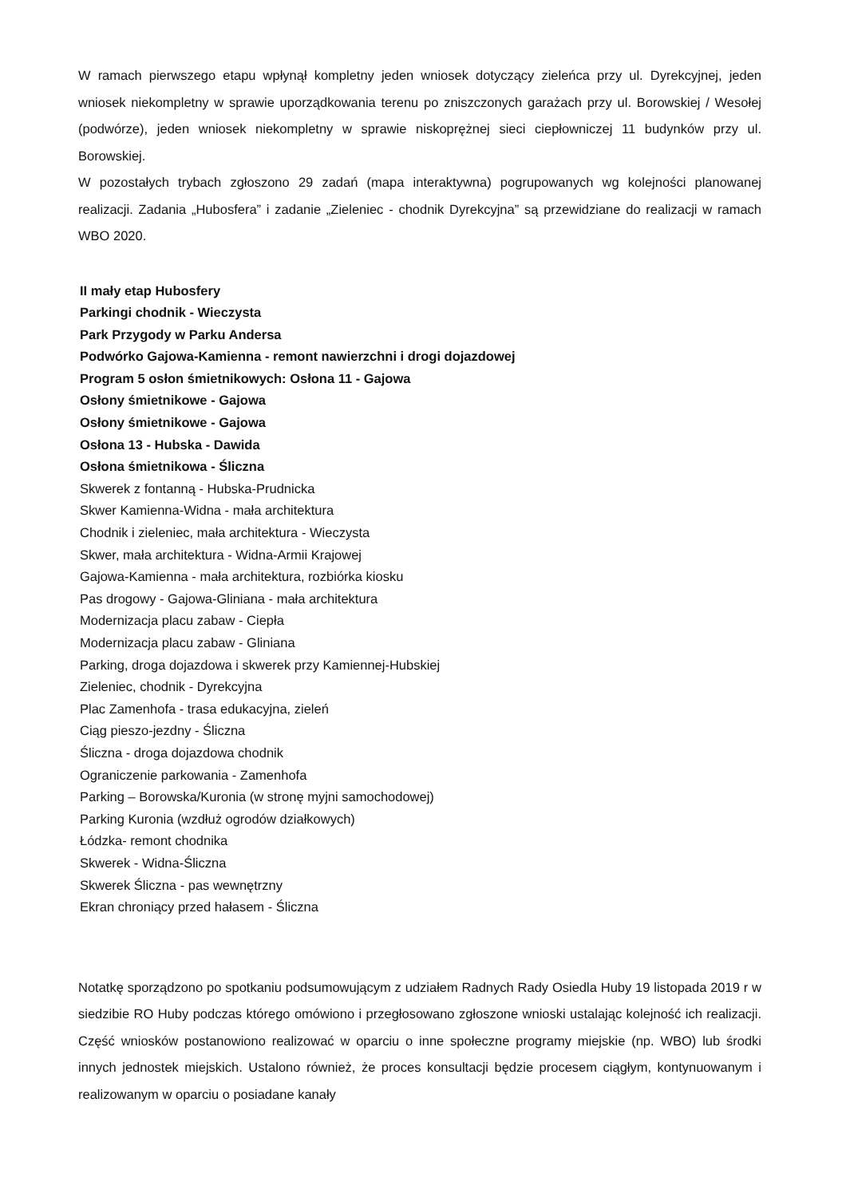W ramach pierwszego etapu wpłynął kompletny jeden wniosek dotyczący zieleńca przy ul. Dyrekcyjnej, jeden wniosek niekompletny w sprawie uporządkowania terenu po zniszczonych garażach przy ul. Borowskiej / Wesołej (podwórze), jeden wniosek niekompletny w sprawie niskoprężnej sieci ciepłowniczej 11 budynków przy ul. Borowskiej.
W pozostałych trybach zgłoszono 29 zadań (mapa interaktywna) pogrupowanych wg kolejności planowanej realizacji. Zadania „Hubosfera” i zadanie „Zieleniec - chodnik Dyrekcyjna” są przewidziane do realizacji w ramach WBO 2020.
II mały etap Hubosfery
Parkingi chodnik - Wieczysta
Park Przygody w Parku Andersa
Podwórko Gajowa-Kamienna - remont nawierzchni i drogi dojazdowej
Program 5 osłon śmietnikowych: Osłona 11 - Gajowa
Osłony śmietnikowe - Gajowa
Osłony śmietnikowe - Gajowa
Osłona 13 - Hubska - Dawida
Osłona śmietnikowa - Śliczna
Skwerek z fontanną - Hubska-Prudnicka
Skwer Kamienna-Widna - mała architektura
Chodnik i zieleniec, mała architektura - Wieczysta
Skwer, mała architektura - Widna-Armii Krajowej
Gajowa-Kamienna - mała architektura, rozbiórka kiosku
Pas drogowy - Gajowa-Gliniana - mała architektura
Modernizacja placu zabaw - Ciepła
Modernizacja placu zabaw - Gliniana
Parking, droga dojazdowa i skwerek przy Kamiennej-Hubskiej
Zieleniec, chodnik - Dyrekcyjna
Plac Zamenhofa - trasa edukacyjna, zieleń
Ciąg pieszo-jezdny - Śliczna
Śliczna - droga dojazdowa chodnik
Ograniczenie parkowania - Zamenhofa
Parking – Borowska/Kuronia (w stronę myjni samochodowej)
Parking Kuronia (wzdłuż ogrodów działkowych)
Łódzka- remont chodnika
Skwerek - Widna-Śliczna
Skwerek Śliczna - pas wewnętrzny
Ekran chroniący przed hałasem - Śliczna
Notatkę sporządzono po spotkaniu podsumowującym z udziałem Radnych Rady Osiedla Huby 19 listopada 2019 r w siedzibie RO Huby podczas którego omówiono i przegłosowano zgłoszone wnioski ustalając kolejność ich realizacji. Część wniosków postanowiono realizować w oparciu o inne społeczne programy miejskie (np. WBO) lub środki innych jednostek miejskich. Ustalono również, że proces konsultacji będzie procesem ciągłym, kontynuowanym i realizowanym w oparciu o posiadane kanały